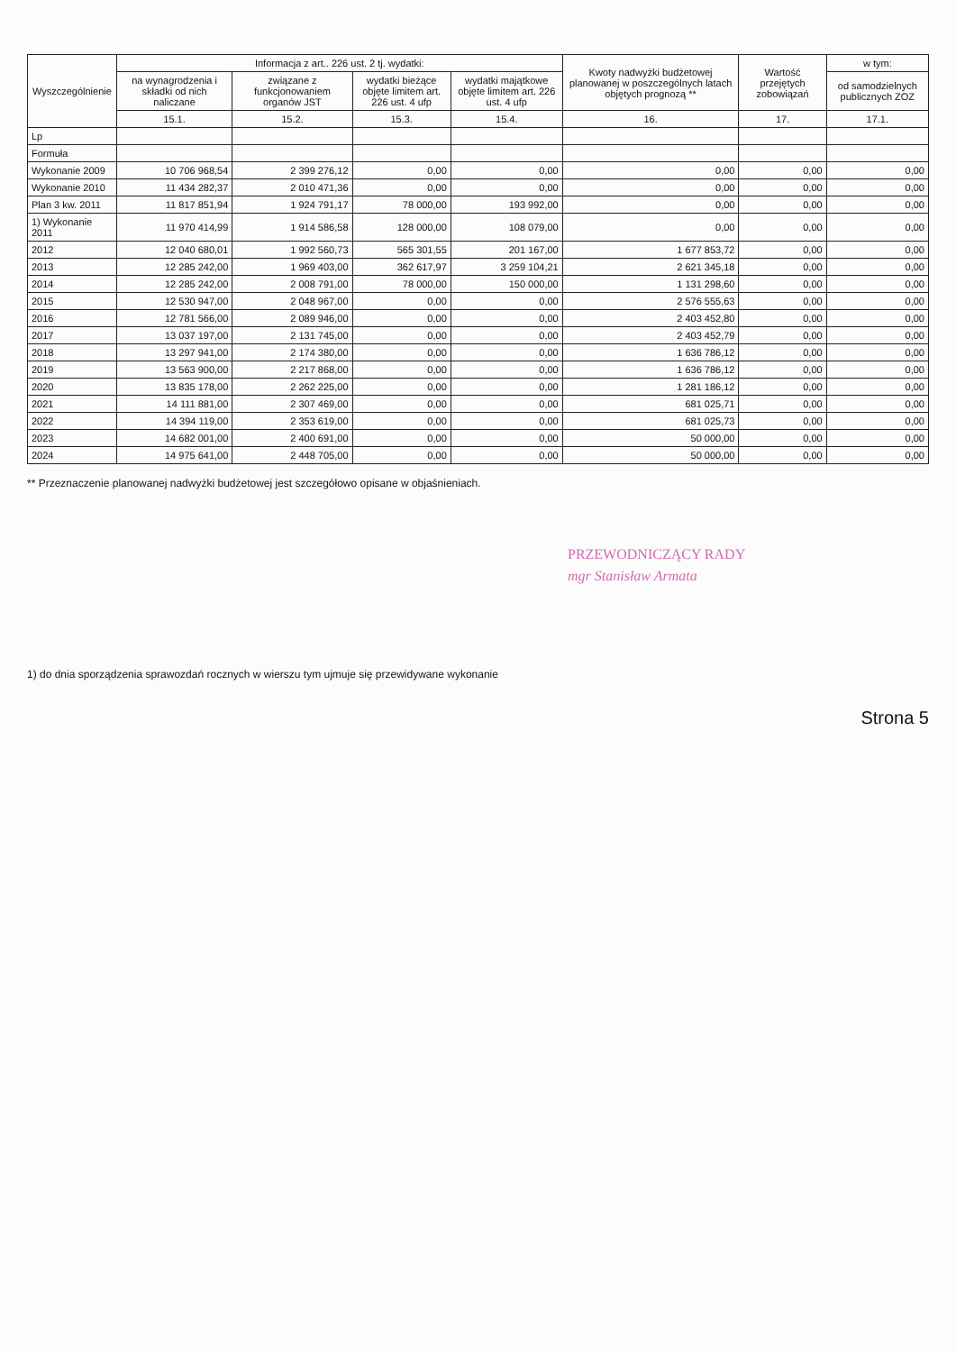| Wyszczególnienie | Informacja z art.. 226 ust. 2 tj. wydatki: | | | | Kwoty nadwyżki budżetowej planowanej w poszczególnych latach objętych prognozą ** | Wartość przejętych zobowiązań | w tym: |
| --- | --- | --- | --- | --- | --- | --- | --- |
| | na wynagrodzenia i składki od nich naliczane | związane z funkcjonowaniem organów JST | wydatki bieżące objęte limitem art. 226 ust. 4 ufp | wydatki majątkowe objęte limitem art. 226 ust. 4 ufp | | | od samodzielnych publicznych ZOZ |
| | 15.1. | 15.2. | 15.3. | 15.4. | 16. | 17. | 17.1. |
| Lp | | | | | | | |
| Formuła | | | | | | | |
| Wykonanie 2009 | 10 706 968,54 | 2 399 276,12 | 0,00 | 0,00 | 0,00 | 0,00 | 0,00 |
| Wykonanie 2010 | 11 434 282,37 | 2 010 471,36 | 0,00 | 0,00 | 0,00 | 0,00 | 0,00 |
| Plan 3 kw. 2011 | 11 817 851,94 | 1 924 791,17 | 78 000,00 | 193 992,00 | 0,00 | 0,00 | 0,00 |
| 1) Wykonanie 2011 | 11 970 414,99 | 1 914 586,58 | 128 000,00 | 108 079,00 | 0,00 | 0,00 | 0,00 |
| 2012 | 12 040 680,01 | 1 992 560,73 | 565 301,55 | 201 167,00 | 1 677 853,72 | 0,00 | 0,00 |
| 2013 | 12 285 242,00 | 1 969 403,00 | 362 617,97 | 3 259 104,21 | 2 621 345,18 | 0,00 | 0,00 |
| 2014 | 12 285 242,00 | 2 008 791,00 | 78 000,00 | 150 000,00 | 1 131 298,60 | 0,00 | 0,00 |
| 2015 | 12 530 947,00 | 2 048 967,00 | 0,00 | 0,00 | 2 576 555,63 | 0,00 | 0,00 |
| 2016 | 12 781 566,00 | 2 089 946,00 | 0,00 | 0,00 | 2 403 452,80 | 0,00 | 0,00 |
| 2017 | 13 037 197,00 | 2 131 745,00 | 0,00 | 0,00 | 2 403 452,79 | 0,00 | 0,00 |
| 2018 | 13 297 941,00 | 2 174 380,00 | 0,00 | 0,00 | 1 636 786,12 | 0,00 | 0,00 |
| 2019 | 13 563 900,00 | 2 217 868,00 | 0,00 | 0,00 | 1 636 786,12 | 0,00 | 0,00 |
| 2020 | 13 835 178,00 | 2 262 225,00 | 0,00 | 0,00 | 1 281 186,12 | 0,00 | 0,00 |
| 2021 | 14 111 881,00 | 2 307 469,00 | 0,00 | 0,00 | 681 025,71 | 0,00 | 0,00 |
| 2022 | 14 394 119,00 | 2 353 619,00 | 0,00 | 0,00 | 681 025,73 | 0,00 | 0,00 |
| 2023 | 14 682 001,00 | 2 400 691,00 | 0,00 | 0,00 | 50 000,00 | 0,00 | 0,00 |
| 2024 | 14 975 641,00 | 2 448 705,00 | 0,00 | 0,00 | 50 000,00 | 0,00 | 0,00 |
** Przeznaczenie planowanej nadwyżki budżetowej jest szczegółowo opisane w objaśnieniach.
PRZEWODNICZĄCY RADY
mgr Stanisław Armata
1) do dnia sporządzenia sprawozdań rocznych w wierszu tym ujmuje się przewidywane wykonanie
Strona 5